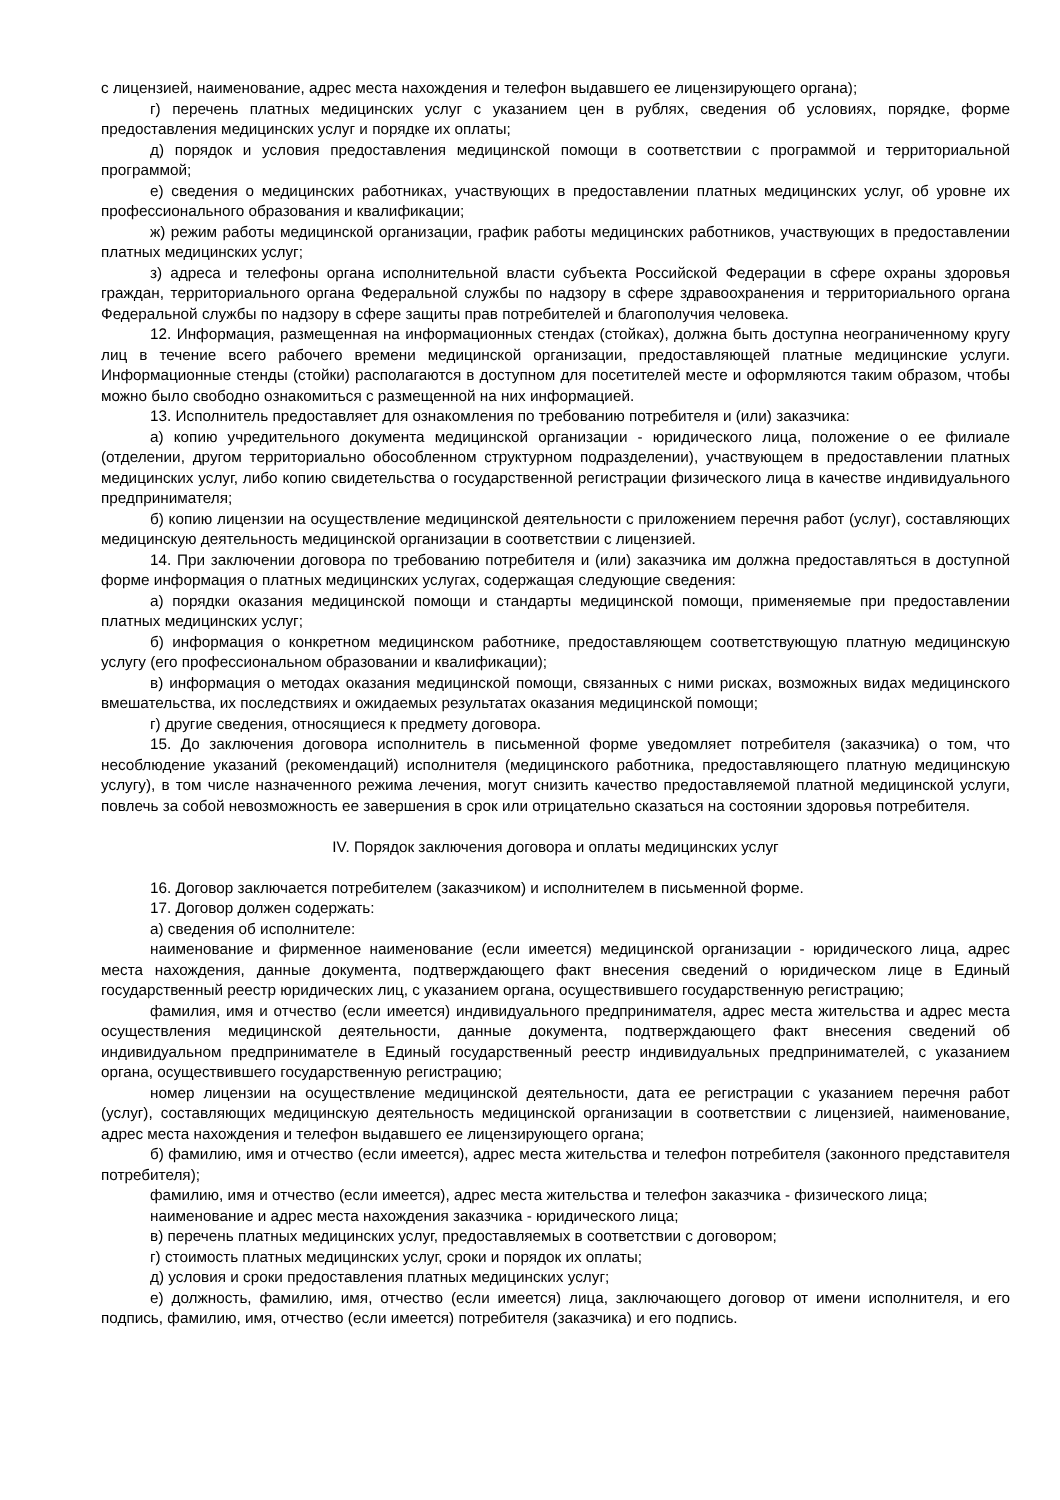с лицензией, наименование, адрес места нахождения и телефон выдавшего ее лицензирующего органа);
г) перечень платных медицинских услуг с указанием цен в рублях, сведения об условиях, порядке, форме предоставления медицинских услуг и порядке их оплаты;
д) порядок и условия предоставления медицинской помощи в соответствии с программой и территориальной программой;
е) сведения о медицинских работниках, участвующих в предоставлении платных медицинских услуг, об уровне их профессионального образования и квалификации;
ж) режим работы медицинской организации, график работы медицинских работников, участвующих в предоставлении платных медицинских услуг;
з) адреса и телефоны органа исполнительной власти субъекта Российской Федерации в сфере охраны здоровья граждан, территориального органа Федеральной службы по надзору в сфере здравоохранения и территориального органа Федеральной службы по надзору в сфере защиты прав потребителей и благополучия человека.
12. Информация, размещенная на информационных стендах (стойках), должна быть доступна неограниченному кругу лиц в течение всего рабочего времени медицинской организации, предоставляющей платные медицинские услуги. Информационные стенды (стойки) располагаются в доступном для посетителей месте и оформляются таким образом, чтобы можно было свободно ознакомиться с размещенной на них информацией.
13. Исполнитель предоставляет для ознакомления по требованию потребителя и (или) заказчика:
а) копию учредительного документа медицинской организации - юридического лица, положение о ее филиале (отделении, другом территориально обособленном структурном подразделении), участвующем в предоставлении платных медицинских услуг, либо копию свидетельства о государственной регистрации физического лица в качестве индивидуального предпринимателя;
б) копию лицензии на осуществление медицинской деятельности с приложением перечня работ (услуг), составляющих медицинскую деятельность медицинской организации в соответствии с лицензией.
14. При заключении договора по требованию потребителя и (или) заказчика им должна предоставляться в доступной форме информация о платных медицинских услугах, содержащая следующие сведения:
а) порядки оказания медицинской помощи и стандарты медицинской помощи, применяемые при предоставлении платных медицинских услуг;
б) информация о конкретном медицинском работнике, предоставляющем соответствующую платную медицинскую услугу (его профессиональном образовании и квалификации);
в) информация о методах оказания медицинской помощи, связанных с ними рисках, возможных видах медицинского вмешательства, их последствиях и ожидаемых результатах оказания медицинской помощи;
г) другие сведения, относящиеся к предмету договора.
15. До заключения договора исполнитель в письменной форме уведомляет потребителя (заказчика) о том, что несоблюдение указаний (рекомендаций) исполнителя (медицинского работника, предоставляющего платную медицинскую услугу), в том числе назначенного режима лечения, могут снизить качество предоставляемой платной медицинской услуги, повлечь за собой невозможность ее завершения в срок или отрицательно сказаться на состоянии здоровья потребителя.
IV. Порядок заключения договора и оплаты медицинских услуг
16. Договор заключается потребителем (заказчиком) и исполнителем в письменной форме.
17. Договор должен содержать:
а) сведения об исполнителе:
наименование и фирменное наименование (если имеется) медицинской организации - юридического лица, адрес места нахождения, данные документа, подтверждающего факт внесения сведений о юридическом лице в Единый государственный реестр юридических лиц, с указанием органа, осуществившего государственную регистрацию;
фамилия, имя и отчество (если имеется) индивидуального предпринимателя, адрес места жительства и адрес места осуществления медицинской деятельности, данные документа, подтверждающего факт внесения сведений об индивидуальном предпринимателе в Единый государственный реестр индивидуальных предпринимателей, с указанием органа, осуществившего государственную регистрацию;
номер лицензии на осуществление медицинской деятельности, дата ее регистрации с указанием перечня работ (услуг), составляющих медицинскую деятельность медицинской организации в соответствии с лицензией, наименование, адрес места нахождения и телефон выдавшего ее лицензирующего органа;
б) фамилию, имя и отчество (если имеется), адрес места жительства и телефон потребителя (законного представителя потребителя);
фамилию, имя и отчество (если имеется), адрес места жительства и телефон заказчика - физического лица;
наименование и адрес места нахождения заказчика - юридического лица;
в) перечень платных медицинских услуг, предоставляемых в соответствии с договором;
г) стоимость платных медицинских услуг, сроки и порядок их оплаты;
д) условия и сроки предоставления платных медицинских услуг;
е) должность, фамилию, имя, отчество (если имеется) лица, заключающего договор от имени исполнителя, и его подпись, фамилию, имя, отчество (если имеется) потребителя (заказчика) и его подпись.